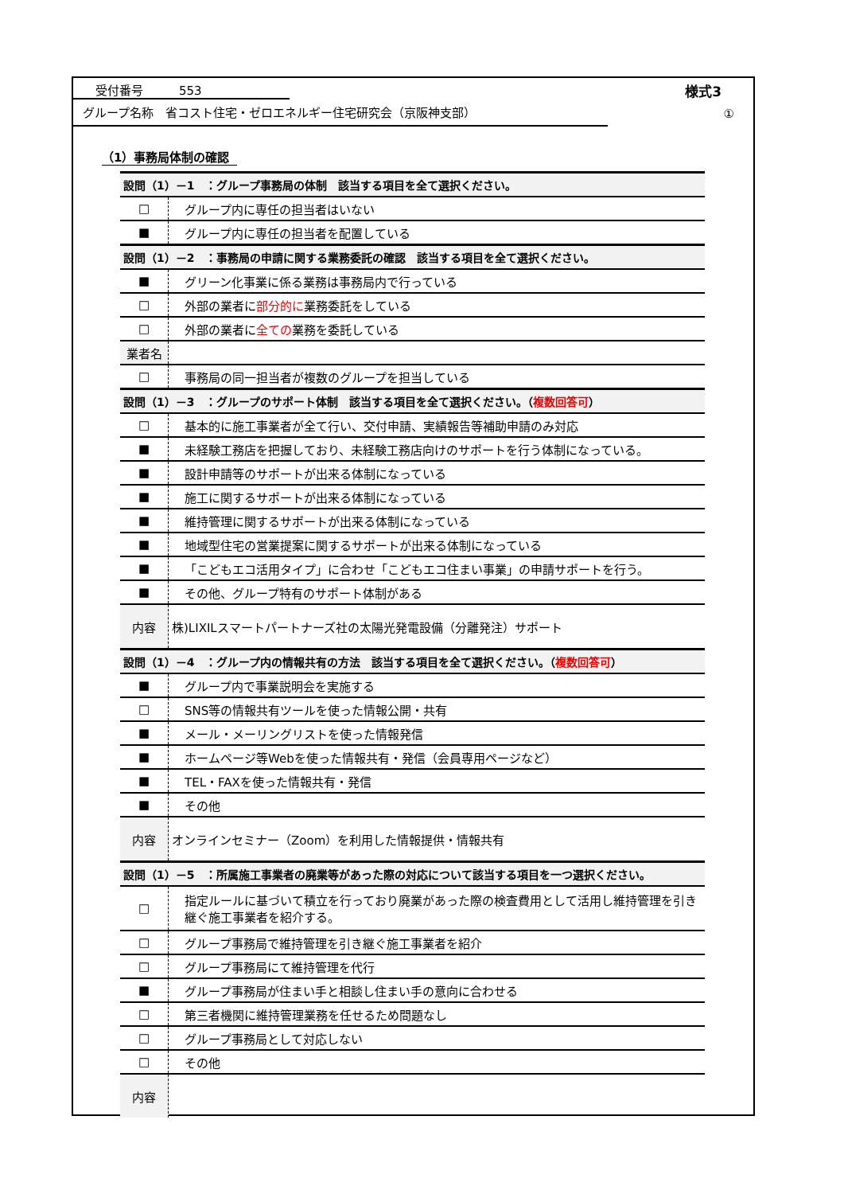受付番号　　　553 様式3
グループ名称　省コスト住宅・ゼロエネルギー住宅研究会（京阪神支部）
①
（1）事務局体制の確認
| 設問（1）－1 ：グループ事務局の体制 該当する項目を全て選択ください。 | |
| --- | --- |
| □ | グループ内に専任の担当者はいない |
| ■ | グループ内に専任の担当者を配置している |
| 設問（1）－2 ：事務局の申請に関する業務委託の確認 該当する項目を全て選択ください。 | |
| ■ | グリーン化事業に係る業務は事務局内で行っている |
| □ | 外部の業者に 部分的に 業務委託をしている |
| □ | 外部の業者に 全ての 業務を委託している |
| 業者名 | |
| □ | 事務局の同一担当者が複数のグループを担当している |
| 設問（1）－3 ：グループのサポート体制 該当する項目を全て選択ください。（ 複数回答可 ） | |
| □ | 基本的に施工事業者が全て行い、交付申請、実績報告等補助申請のみ対応 |
| ■ | 未経験工務店を把握しており、未経験工務店向けのサポートを行う体制になっている。 |
| ■ | 設計申請等のサポートが出来る体制になっている |
| ■ | 施工に関するサポートが出来る体制になっている |
| ■ | 維持管理に関するサポートが出来る体制になっている |
| ■ | 地域型住宅の営業提案に関するサポートが出来る体制になっている |
| ■ | 「こどもエコ活用タイプ」に合わせ「こどもエコ住まい事業」の申請サポートを行う。 |
| ■ | その他、グループ特有のサポート体制がある |
| 内容 | 株)LIXILスマートパートナーズ社の太陽光発電設備（分離発注）サポート |
| 設問（1）－4 ：グループ内の情報共有の方法 該当する項目を全て選択ください。（ 複数回答可 ） | |
| ■ | グループ内で事業説明会を実施する |
| □ | SNS等の情報共有ツールを使った情報公開・共有 |
| ■ | メール・メーリングリストを使った情報発信 |
| ■ | ホームページ等Webを使った情報共有・発信（会員専用ページなど） |
| ■ | TEL・FAXを使った情報共有・発信 |
| ■ | その他 |
| 内容 | オンラインセミナー（Zoom）を利用した情報提供・情報共有 |
| 設問（1）－5 ：所属施工事業者の廃業等があった際の対応について該当する項目を一つ選択ください。 | |
| □ | 指定ルールに基づいて積立を行っており廃業があった際の検査費用として活用し維持管理を引き継ぐ施工事業者を紹介する。 |
| □ | グループ事務局で維持管理を引き継ぐ施工事業者を紹介 |
| □ | グループ事務局にて維持管理を代行 |
| ■ | グループ事務局が住まい手と相談し住まい手の意向に合わせる |
| □ | 第三者機関に維持管理業務を任せるため問題なし |
| □ | グループ事務局として対応しない |
| □ | その他 |
| 内容 | |